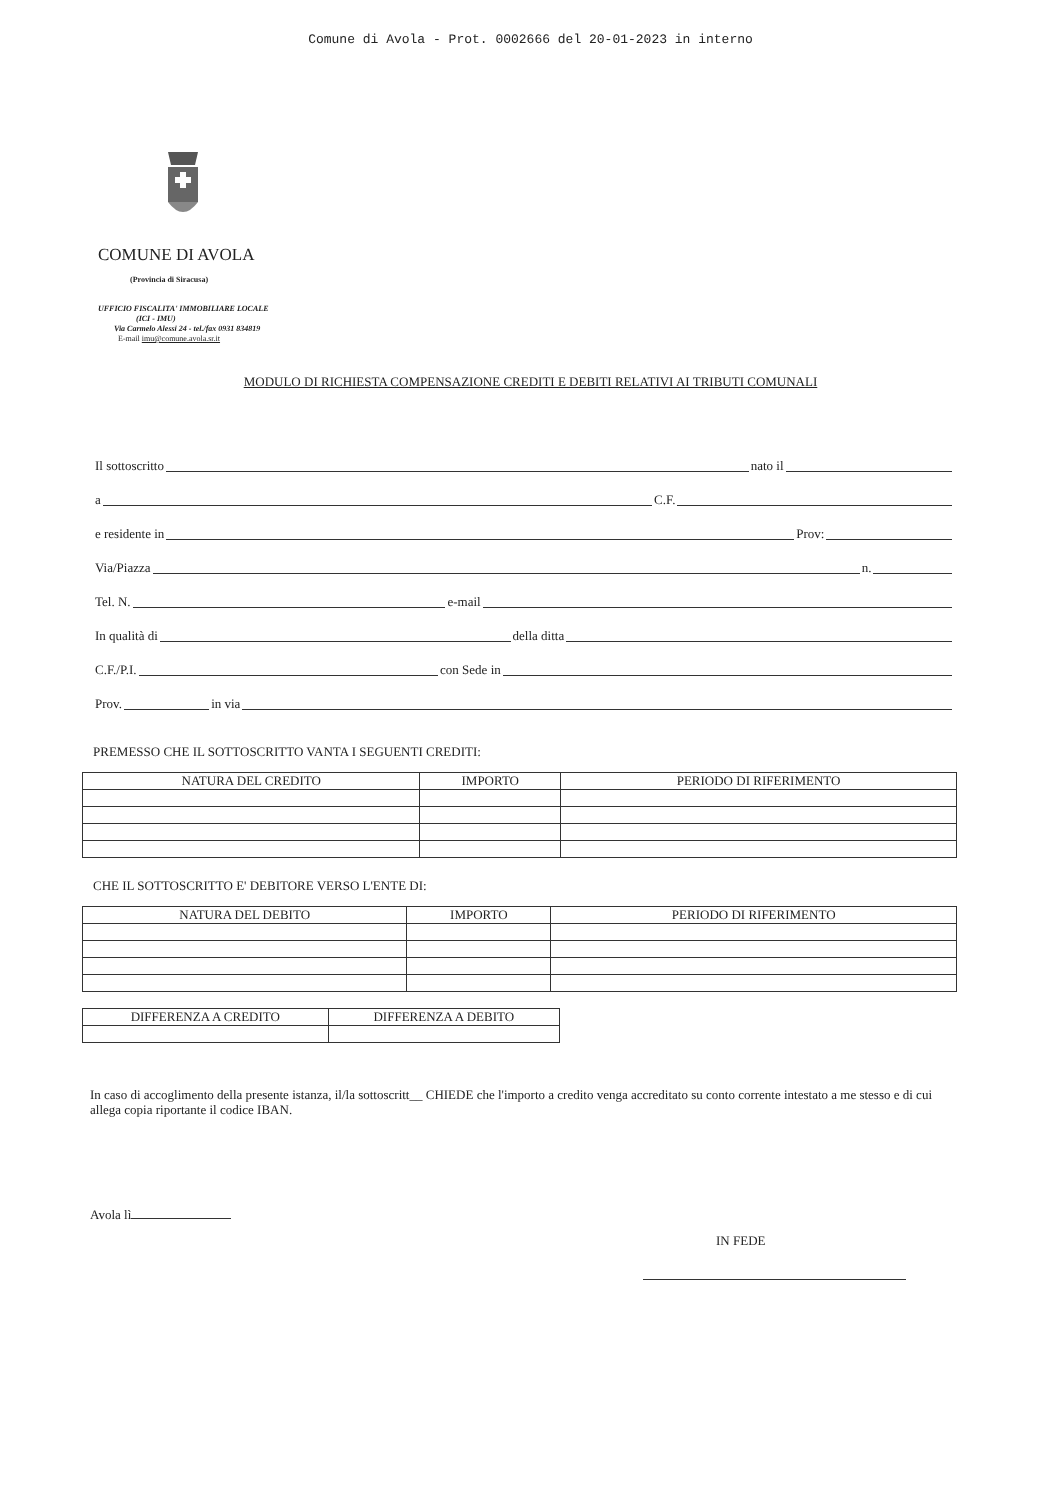Comune di Avola - Prot. 0002666 del 20-01-2023 in interno
COMUNE DI AVOLA
(Provincia di Siracusa)
UFFICIO FISCALITA' IMMOBILIARE LOCALE
(ICI - IMU)
Via Carmelo Alessi 24 - tel./fax 0931 834819
E-mail imu@comune.avola.sr.it
MODULO DI RICHIESTA COMPENSAZIONE CREDITI E DEBITI RELATIVI AI TRIBUTI COMUNALI
Il sottoscritto
nato il
a
C.F.
e residente in
Prov:
Via/Piazza
n.
Tel. N.
e-mail
In qualità di
della ditta
C.F./P.I.
con Sede in
Prov.
in via
PREMESSO CHE IL SOTTOSCRITTO VANTA I SEGUENTI CREDITI:
| NATURA DEL CREDITO | IMPORTO | PERIODO DI RIFERIMENTO |
| --- | --- | --- |
CHE IL SOTTOSCRITTO E' DEBITORE VERSO L'ENTE DI:
| NATURA DEL DEBITO | IMPORTO | PERIODO DI RIFERIMENTO |
| --- | --- | --- |
| DIFFERENZA A CREDITO | DIFFERENZA A DEBITO |
| --- | --- |
In caso di accoglimento della presente istanza, il/la sottoscritt__ CHIEDE che l'importo a credito venga accreditato su conto corrente intestato a me stesso e di cui allega copia riportante il codice IBAN.
Avola lì
IN FEDE